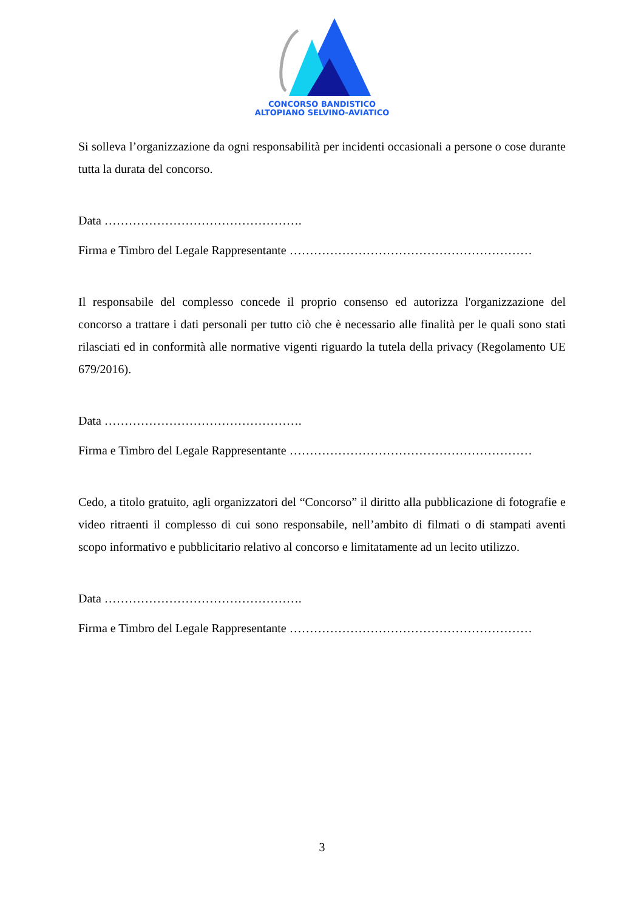CONCORSO BANDISTICO
ALTOPIANO SELVINO-AVIATICO
Si solleva l’organizzazione da ogni responsabilità per incidenti occasionali a persone o cose durante tutta la durata del concorso.
Data ………………………………………….
Firma e Timbro del Legale Rappresentante ……………………………………………………
Il responsabile del complesso concede il proprio consenso ed autorizza l'organizzazione del concorso a trattare i dati personali per tutto ciò che è necessario alle finalità per le quali sono stati rilasciati ed in conformità alle normative vigenti riguardo la tutela della privacy (Regolamento UE 679/2016).
Data ………………………………………….
Firma e Timbro del Legale Rappresentante ……………………………………………………
Cedo, a titolo gratuito, agli organizzatori del “Concorso” il diritto alla pubblicazione di fotografie e video ritraenti il complesso di cui sono responsabile, nell’ambito di filmati o di stampati aventi scopo informativo e pubblicitario relativo al concorso e limitatamente ad un lecito utilizzo.
Data ………………………………………….
Firma e Timbro del Legale Rappresentante ……………………………………………………
3